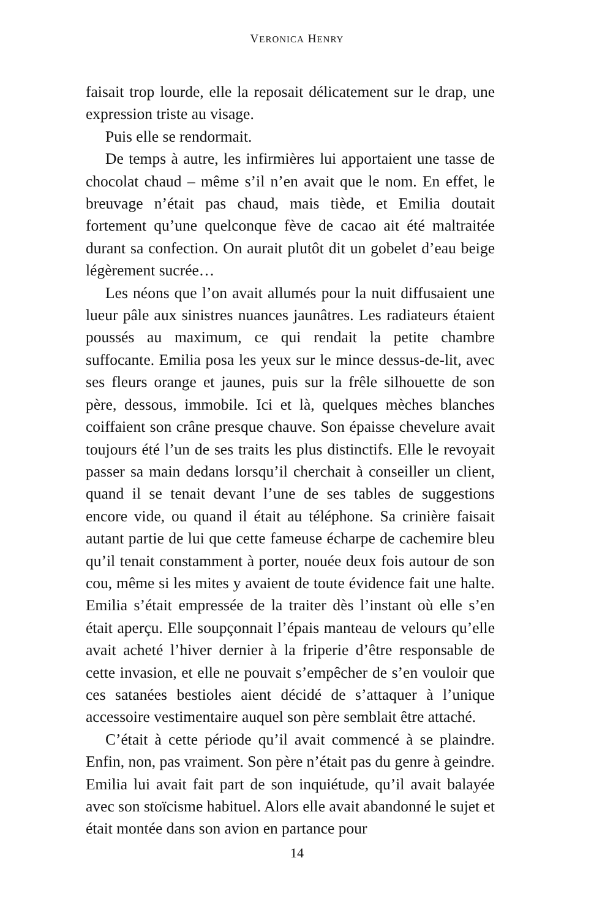VERONICA HENRY
faisait trop lourde, elle la reposait délicatement sur le drap, une expression triste au visage.
Puis elle se rendormait.
De temps à autre, les infirmières lui apportaient une tasse de chocolat chaud – même s’il n’en avait que le nom. En effet, le breuvage n’était pas chaud, mais tiède, et Emilia doutait fortement qu’une quelconque fève de cacao ait été maltraitée durant sa confection. On aurait plutôt dit un gobelet d’eau beige légèrement sucrée…
Les néons que l’on avait allumés pour la nuit diffusaient une lueur pâle aux sinistres nuances jaunâtres. Les radiateurs étaient poussés au maximum, ce qui rendait la petite chambre suffocante. Emilia posa les yeux sur le mince dessus-de-lit, avec ses fleurs orange et jaunes, puis sur la frêle silhouette de son père, dessous, immobile. Ici et là, quelques mèches blanches coiffaient son crâne presque chauve. Son épaisse chevelure avait toujours été l’un de ses traits les plus distinctifs. Elle le revoyait passer sa main dedans lorsqu’il cherchait à conseiller un client, quand il se tenait devant l’une de ses tables de suggestions encore vide, ou quand il était au téléphone. Sa crinière faisait autant partie de lui que cette fameuse écharpe de cachemire bleu qu’il tenait constamment à porter, nouée deux fois autour de son cou, même si les mites y avaient de toute évidence fait une halte. Emilia s’était empressée de la traiter dès l’instant où elle s’en était aperçu. Elle soupçonnait l’épais manteau de velours qu’elle avait acheté l’hiver dernier à la friperie d’être responsable de cette invasion, et elle ne pouvait s’empêcher de s’en vouloir que ces satanées bestioles aient décidé de s’attaquer à l’unique accessoire vestimentaire auquel son père semblait être attaché.
C’était à cette période qu’il avait commencé à se plaindre. Enfin, non, pas vraiment. Son père n’était pas du genre à geindre. Emilia lui avait fait part de son inquiétude, qu’il avait balayée avec son stoïcisme habituel. Alors elle avait abandonné le sujet et était montée dans son avion en partance pour
14